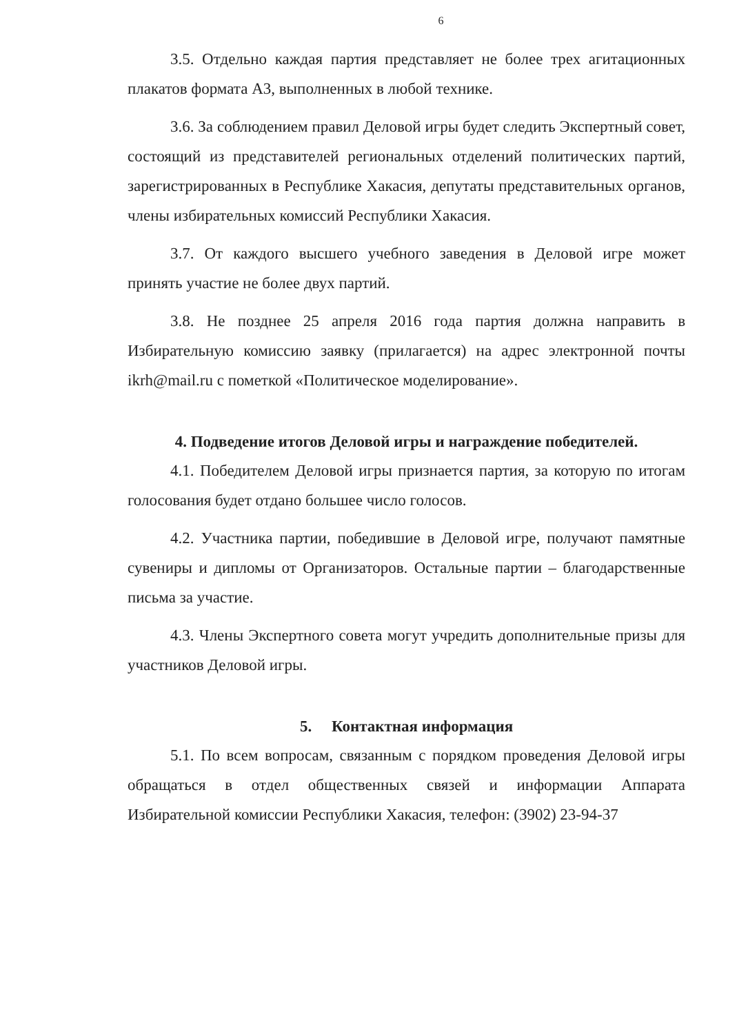6
3.5. Отдельно каждая партия представляет не более трех агитационных плакатов формата А3, выполненных в любой технике.
3.6. За соблюдением правил Деловой игры будет следить Экспертный совет, состоящий из представителей региональных отделений политических партий, зарегистрированных в Республике Хакасия, депутаты представительных органов, члены избирательных комиссий Республики Хакасия.
3.7. От каждого высшего учебного заведения в Деловой игре может принять участие не более двух партий.
3.8. Не позднее 25 апреля 2016 года партия должна направить в Избирательную комиссию заявку (прилагается) на адрес электронной почты ikrh@mail.ru с пометкой «Политическое моделирование».
4. Подведение итогов Деловой игры и награждение победителей.
4.1. Победителем Деловой игры признается партия, за которую по итогам голосования будет отдано большее число голосов.
4.2. Участника партии, победившие в Деловой игре, получают памятные сувениры и дипломы от Организаторов. Остальные партии – благодарственные письма за участие.
4.3. Члены Экспертного совета могут учредить дополнительные призы для участников Деловой игры.
5. Контактная информация
5.1. По всем вопросам, связанным с порядком проведения Деловой игры обращаться в отдел общественных связей и информации Аппарата Избирательной комиссии Республики Хакасия, телефон: (3902) 23-94-37